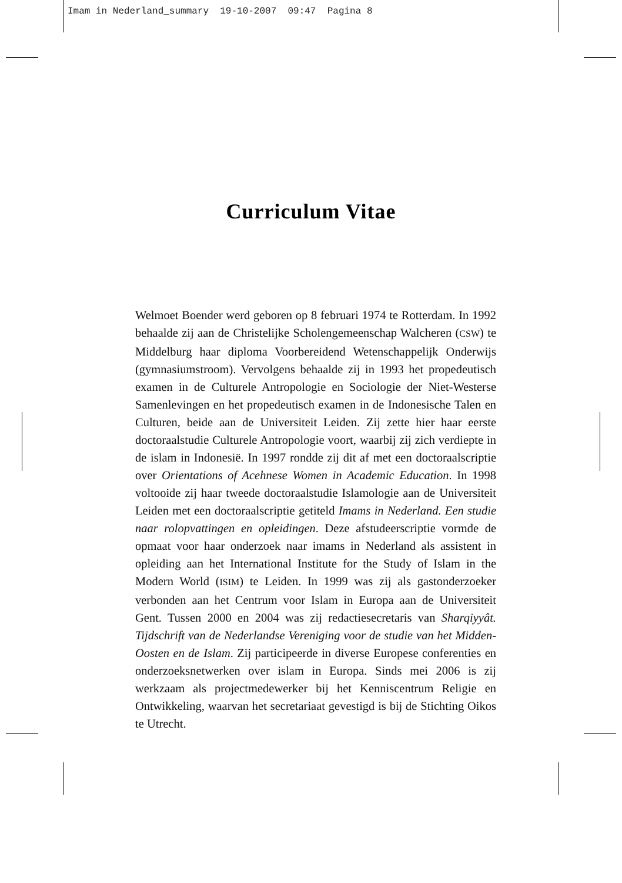Imam in Nederland_summary 19-10-2007 09:47 Pagina 8
Curriculum Vitae
Welmoet Boender werd geboren op 8 februari 1974 te Rotterdam. In 1992 behaalde zij aan de Christelijke Scholengemeenschap Walcheren (CSW) te Middelburg haar diploma Voorbereidend Wetenschappelijk Onderwijs (gymnasiumstroom). Vervolgens behaalde zij in 1993 het propedeutisch examen in de Culturele Antropologie en Sociologie der Niet-Westerse Samenlevingen en het propedeutisch examen in de Indonesische Talen en Culturen, beide aan de Universiteit Leiden. Zij zette hier haar eerste doctoraalstudie Culturele Antropologie voort, waarbij zij zich verdiepte in de islam in Indonesië. In 1997 rondde zij dit af met een doctoraalscriptie over Orientations of Acehnese Women in Academic Education. In 1998 voltooide zij haar tweede doctoraalstudie Islamologie aan de Universiteit Leiden met een doctoraalscriptie getiteld Imams in Nederland. Een studie naar rolopvattingen en opleidingen. Deze afstudeerscriptie vormde de opmaat voor haar onderzoek naar imams in Nederland als assistent in opleiding aan het International Institute for the Study of Islam in the Modern World (ISIM) te Leiden. In 1999 was zij als gastonderzoeker verbonden aan het Centrum voor Islam in Europa aan de Universiteit Gent. Tussen 2000 en 2004 was zij redactiesecretaris van Sharqiyyât. Tijdschrift van de Nederlandse Vereniging voor de studie van het Midden-Oosten en de Islam. Zij participeerde in diverse Europese conferenties en onderzoeksnetwerken over islam in Europa. Sinds mei 2006 is zij werkzaam als projectmedewerker bij het Kenniscentrum Religie en Ontwikkeling, waarvan het secretariaat gevestigd is bij de Stichting Oikos te Utrecht.